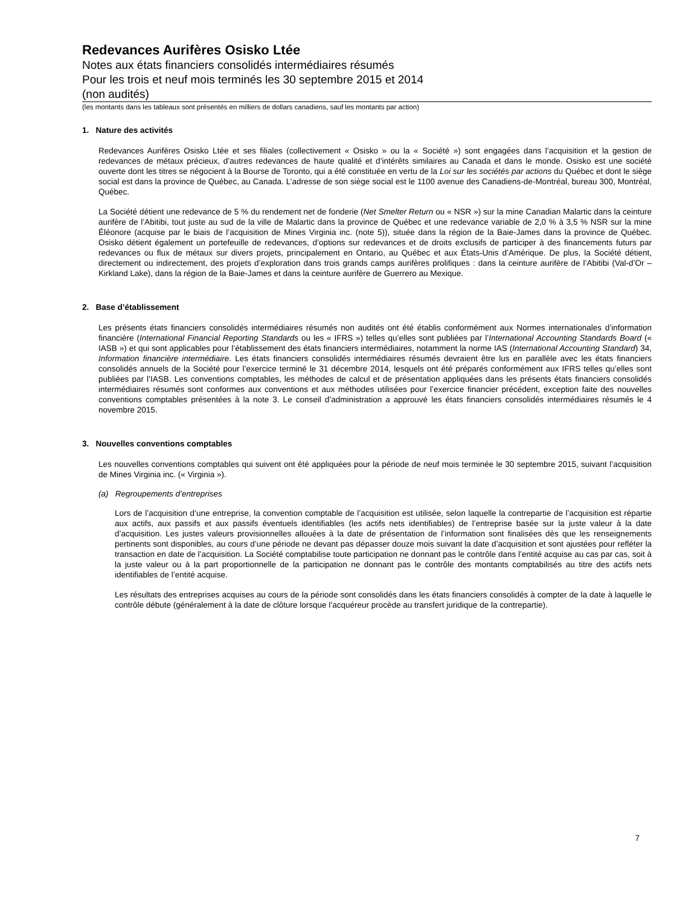Redevances Aurifères Osisko Ltée
Notes aux états financiers consolidés intermédiaires résumés
Pour les trois et neuf mois terminés les 30 septembre 2015 et 2014
(non audités)
(les montants dans les tableaux sont présentés en milliers de dollars canadiens, sauf les montants par action)
1. Nature des activités
Redevances Aurifères Osisko Ltée et ses filiales (collectivement « Osisko » ou la « Société ») sont engagées dans l’acquisition et la gestion de redevances de métaux précieux, d’autres redevances de haute qualité et d’intérêts similaires au Canada et dans le monde. Osisko est une société ouverte dont les titres se négocient à la Bourse de Toronto, qui a été constituée en vertu de la Loi sur les sociétés par actions du Québec et dont le siège social est dans la province de Québec, au Canada. L’adresse de son siège social est le 1100 avenue des Canadiens-de-Montréal, bureau 300, Montréal, Québec.
La Société détient une redevance de 5 % du rendement net de fonderie (Net Smelter Return ou « NSR ») sur la mine Canadian Malartic dans la ceinture aurifère de l’Abitibi, tout juste au sud de la ville de Malartic dans la province de Québec et une redevance variable de 2,0 % à 3,5 % NSR sur la mine Éléonore (acquise par le biais de l’acquisition de Mines Virginia inc. (note 5)), située dans la région de la Baie-James dans la province de Québec. Osisko détient également un portefeuille de redevances, d’options sur redevances et de droits exclusifs de participer à des financements futurs par redevances ou flux de métaux sur divers projets, principalement en Ontario, au Québec et aux États-Unis d’Amérique. De plus, la Société détient, directement ou indirectement, des projets d’exploration dans trois grands camps aurifères prolifiques : dans la ceinture aurifère de l’Abitibi (Val-d’Or – Kirkland Lake), dans la région de la Baie-James et dans la ceinture aurifère de Guerrero au Mexique.
2. Base d’établissement
Les présents états financiers consolidés intermédiaires résumés non audités ont été établis conformément aux Normes internationales d’information financière (International Financial Reporting Standards ou les « IFRS ») telles qu’elles sont publiées par l’International Accounting Standards Board (« IASB ») et qui sont applicables pour l’établissement des états financiers intermédiaires, notamment la norme IAS (International Accounting Standard) 34, Information financière intermédiaire. Les états financiers consolidés intermédiaires résumés devraient être lus en parallèle avec les états financiers consolidés annuels de la Société pour l’exercice terminé le 31 décembre 2014, lesquels ont été préparés conformément aux IFRS telles qu’elles sont publiées par l’IASB. Les conventions comptables, les méthodes de calcul et de présentation appliquées dans les présents états financiers consolidés intermédiaires résumés sont conformes aux conventions et aux méthodes utilisées pour l’exercice financier précédent, exception faite des nouvelles conventions comptables présentées à la note 3. Le conseil d’administration a approuvé les états financiers consolidés intermédiaires résumés le 4 novembre 2015.
3. Nouvelles conventions comptables
Les nouvelles conventions comptables qui suivent ont été appliquées pour la période de neuf mois terminée le 30 septembre 2015, suivant l’acquisition de Mines Virginia inc. (« Virginia »).
(a) Regroupements d’entreprises
Lors de l’acquisition d’une entreprise, la convention comptable de l’acquisition est utilisée, selon laquelle la contrepartie de l’acquisition est répartie aux actifs, aux passifs et aux passifs éventuels identifiables (les actifs nets identifiables) de l’entreprise basée sur la juste valeur à la date d’acquisition. Les justes valeurs provisionnelles allouées à la date de présentation de l’information sont finalisées dès que les renseignements pertinents sont disponibles, au cours d’une période ne devant pas dépasser douze mois suivant la date d’acquisition et sont ajustées pour refléter la transaction en date de l’acquisition. La Société comptabilise toute participation ne donnant pas le contrôle dans l’entité acquise au cas par cas, soit à la juste valeur ou à la part proportionnelle de la participation ne donnant pas le contrôle des montants comptabilisés au titre des actifs nets identifiables de l’entité acquise.
Les résultats des entreprises acquises au cours de la période sont consolidés dans les états financiers consolidés à compter de la date à laquelle le contrôle débute (généralement à la date de clôture lorsque l’acquéreur procède au transfert juridique de la contrepartie).
7